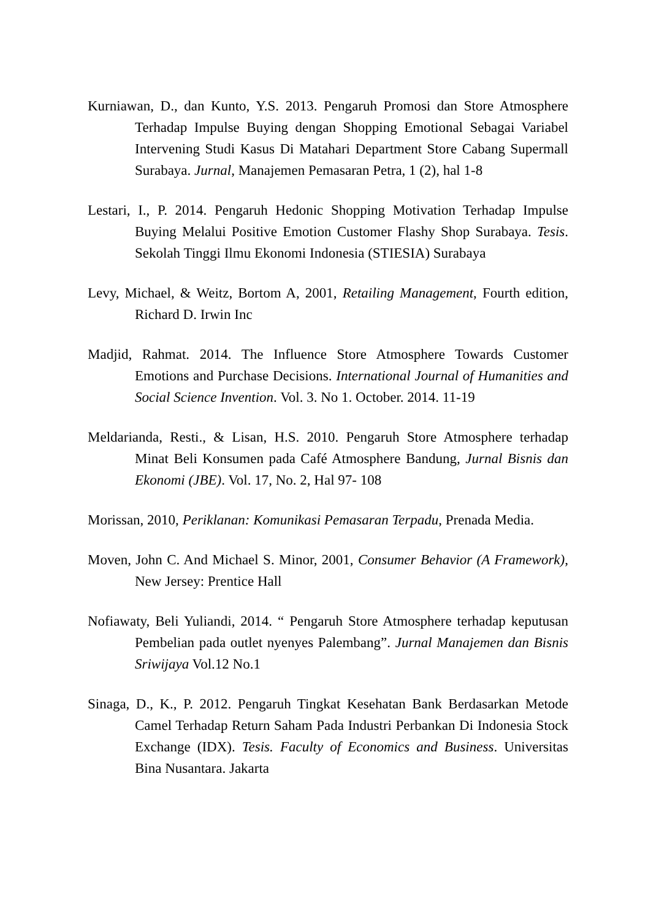Kurniawan, D., dan Kunto, Y.S. 2013. Pengaruh Promosi dan Store Atmosphere Terhadap Impulse Buying dengan Shopping Emotional Sebagai Variabel Intervening Studi Kasus Di Matahari Department Store Cabang Supermall Surabaya. Jurnal, Manajemen Pemasaran Petra, 1 (2), hal 1-8
Lestari, I., P. 2014. Pengaruh Hedonic Shopping Motivation Terhadap Impulse Buying Melalui Positive Emotion Customer Flashy Shop Surabaya. Tesis. Sekolah Tinggi Ilmu Ekonomi Indonesia (STIESIA) Surabaya
Levy, Michael, & Weitz, Bortom A, 2001, Retailing Management, Fourth edition, Richard D. Irwin Inc
Madjid, Rahmat. 2014. The Influence Store Atmosphere Towards Customer Emotions and Purchase Decisions. International Journal of Humanities and Social Science Invention. Vol. 3. No 1. October. 2014. 11-19
Meldarianda, Resti., & Lisan, H.S. 2010. Pengaruh Store Atmosphere terhadap Minat Beli Konsumen pada Café Atmosphere Bandung, Jurnal Bisnis dan Ekonomi (JBE). Vol. 17, No. 2, Hal 97- 108
Morissan, 2010, Periklanan: Komunikasi Pemasaran Terpadu, Prenada Media.
Moven, John C. And Michael S. Minor, 2001, Consumer Behavior (A Framework), New Jersey: Prentice Hall
Nofiawaty, Beli Yuliandi, 2014. “ Pengaruh Store Atmosphere terhadap keputusan Pembelian pada outlet nyenyes Palembang”. Jurnal Manajemen dan Bisnis Sriwijaya Vol.12 No.1
Sinaga, D., K., P. 2012. Pengaruh Tingkat Kesehatan Bank Berdasarkan Metode Camel Terhadap Return Saham Pada Industri Perbankan Di Indonesia Stock Exchange (IDX). Tesis. Faculty of Economics and Business. Universitas Bina Nusantara. Jakarta